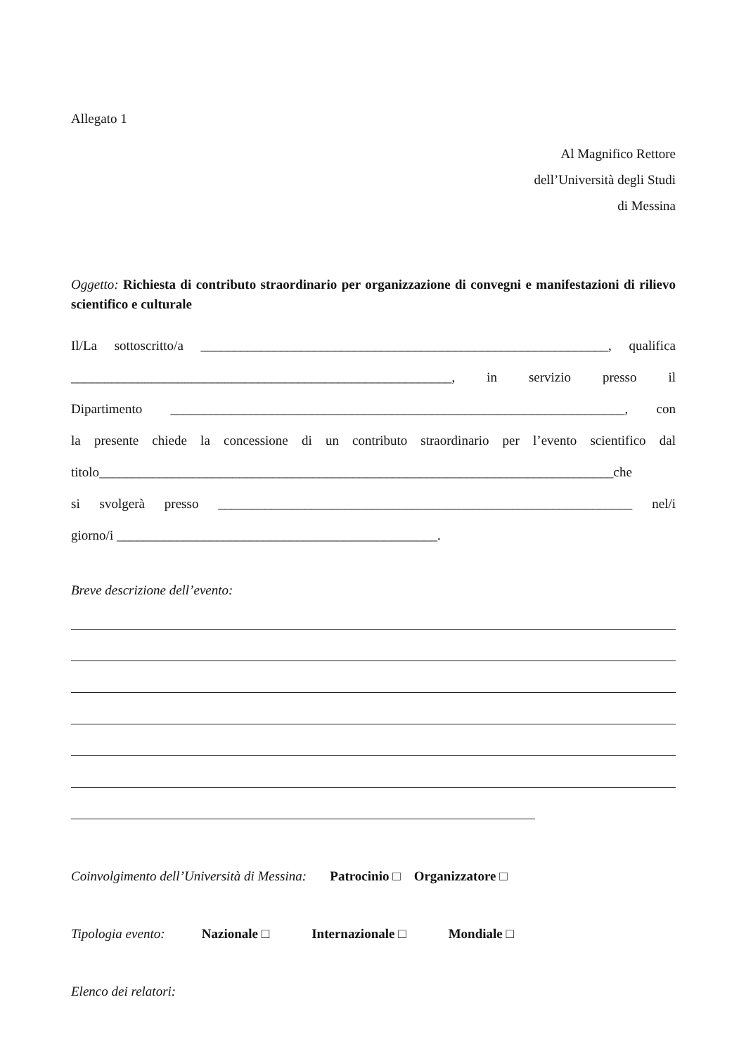Allegato 1
Al Magnifico Rettore
dell’Università degli Studi
di Messina
Oggetto: Richiesta di contributo straordinario per organizzazione di convegni e manifestazioni di rilievo scientifico e culturale
Il/La sottoscritto/a _____________________________________________________________, qualifica
_________________________________________________________, in servizio presso il
Dipartimento ____________________________________________________________________, con
la presente chiede la concessione di un contributo straordinario per l’evento scientifico dal
titolo_____________________________________________________________________________che
si svolgerà presso ______________________________________________________________ nel/i
giorno/i ________________________________________________.
Breve descrizione dell’evento:
Coinvolgimento dell’Università di Messina: Patrocinio □ Organizzatore □
Tipologia evento: Nazionale □ Internazionale □ Mondiale □
Elenco dei relatori: